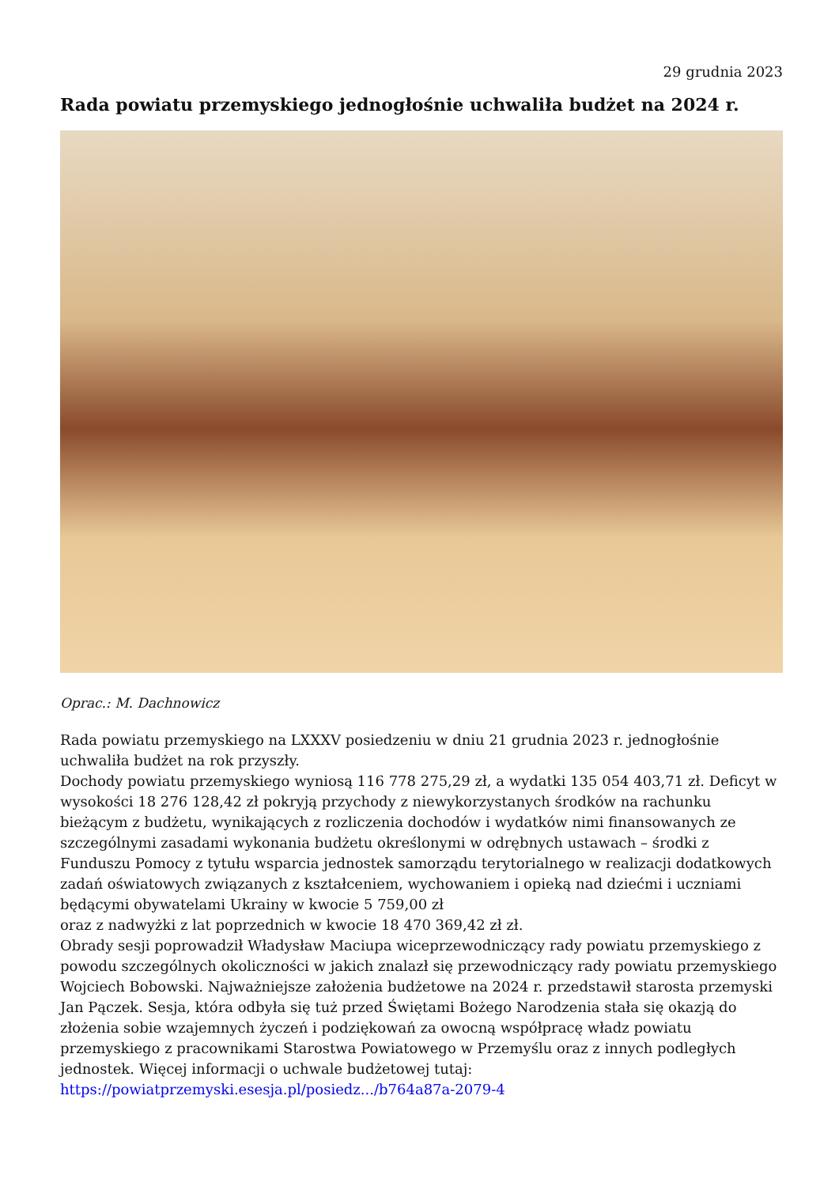29 grudnia 2023
Rada powiatu przemyskiego jednogłośnie uchwaliła budżet na 2024 r.
Oprac.: M. Dachnowicz
Rada powiatu przemyskiego na LXXXV posiedzeniu w dniu 21 grudnia 2023 r. jednogłośnie uchwaliła budżet na rok przyszły.
Dochody powiatu przemyskiego wyniosą 116 778 275,29 zł, a wydatki 135 054 403,71 zł. Deficyt w wysokości 18 276 128,42 zł pokryją przychody z niewykorzystanych środków na rachunku bieżącym z budżetu, wynikających z rozliczenia dochodów i wydatków nimi finansowanych ze szczególnymi zasadami wykonania budżetu określonymi w odrębnych ustawach – środki z Funduszu Pomocy z tytułu wsparcia jednostek samorządu terytorialnego w realizacji dodatkowych zadań oświatowych związanych z kształceniem, wychowaniem i opieką nad dziećmi i uczniami będącymi obywatelami Ukrainy w kwocie 5 759,00 zł
oraz z nadwyżki z lat poprzednich w kwocie 18 470 369,42 zł zł.
Obrady sesji poprowadził Władysław Maciupa wiceprzewodniczący rady powiatu przemyskiego z powodu szczególnych okoliczności w jakich znalazł się przewodniczący rady powiatu przemyskiego Wojciech Bobowski. Najważniejsze założenia budżetowe na 2024 r. przedstawił starosta przemyski Jan Pączek. Sesja, która odbyła się tuż przed Świętami Bożego Narodzenia stała się okazją do złożenia sobie wzajemnych życzeń i podziękowań za owocną współpracę władz powiatu przemyskiego z pracownikami Starostwa Powiatowego w Przemyślu oraz z innych podległych jednostek. Więcej informacji o uchwale budżetowej tutaj:
https://powiatprzemyski.esesja.pl/posiedz.../b764a87a-2079-4